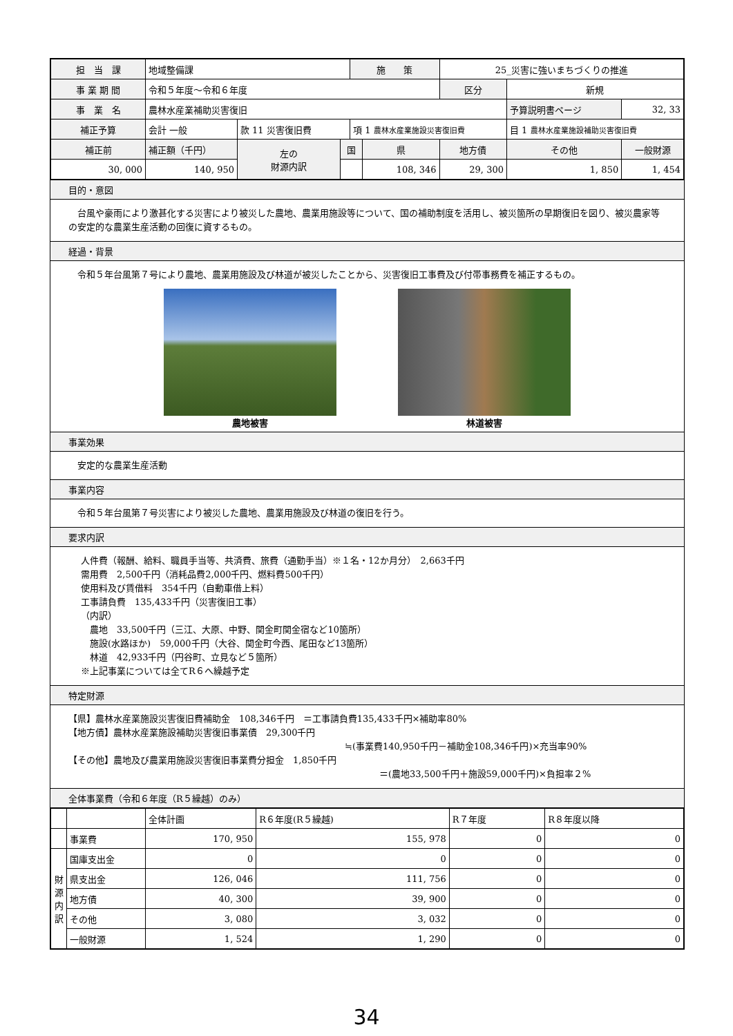| 担 当 課 | 地域整備課 | | | 施 策 | | 25_災害に強いまちづくりの推進 | | | |
| 事 業 期 間 | 令和５年度～令和６年度 | | | | | 区分 | 新規 | | |
| 事 業 名 | 農林水産業補助災害復旧 | | | | | | | 予算説明書ページ | 32, 33 |
| 補正予算 | 会計 一般 | 款 11 災害復旧費 | | 項 1 農林水産業施設災害復旧費 | | | 目 1 農林水産業施設補助災害復旧費 | | |
| 補正前 | 補正額（千円） | 左の 財源内訳 | 国 | | 県 | 地方債 | その他 | | 一般財源 |
| 30, 000 | 140, 950 | | | | 108, 346 | 29, 300 | 1, 850 | | 1, 454 |
目的・意図
　台風や豪雨により激甚化する災害により被災した農地、農業用施設等について、国の補助制度を活用し、被災箇所の早期復旧を図り、被災農家等の安定的な農業生産活動の回復に資するもの。
経過・背景
　令和５年台風第７号により農地、農業用施設及び林道が被災したことから、災害復旧工事費及び付帯事務費を補正するもの。
農地被害 林道被害
事業効果
　安定的な農業生産活動
事業内容
　令和５年台風第７号災害により被災した農地、農業用施設及び林道の復旧を行う。
要求内訳
人件費（報酬、給料、職員手当等、共済費、旅費（通勤手当）※１名・12か月分）　2,663千円
需用費　2,500千円（消耗品費2,000千円、燃料費500千円）
使用料及び賃借料　354千円（自動車借上料）
工事請負費　135,433千円（災害復旧工事）
（内訳）
　農地　33,500千円（三江、大原、中野、関金町関金宿など10箇所）
　施設(水路ほか)　59,000千円（大谷、関金町今西、尾田など13箇所）
　林道　42,933千円（円谷町、立見など５箇所）
※上記事業については全てR６へ繰越予定
特定財源
【県】農林水産業施設災害復旧費補助金　108,346千円　＝工事請負費135,433千円×補助率80%
【地方債】農林水産業施設補助災害復旧事業債　29,300千円
≒(事業費140,950千円－補助金108,346千円)×充当率90%
【その他】農地及び農業用施設災害復旧事業費分担金　1,850千円
＝(農地33,500千円＋施設59,000千円)×負担率２%
全体事業費（令和６年度（R５繰越）のみ）
| | | 全体計画 | R６年度(R５繰越) | R７年度 | R８年度以降 |
| | 事業費 | 170, 950 | 155, 978 | 0 | 0 |
| 財 源 内 訳 | 国庫支出金 | 0 | 0 | 0 | 0 |
| | 県支出金 | 126, 046 | 111, 756 | 0 | 0 |
| | 地方債 | 40, 300 | 39, 900 | 0 | 0 |
| | その他 | 3, 080 | 3, 032 | 0 | 0 |
| | 一般財源 | 1, 524 | 1, 290 | 0 | 0 |
34